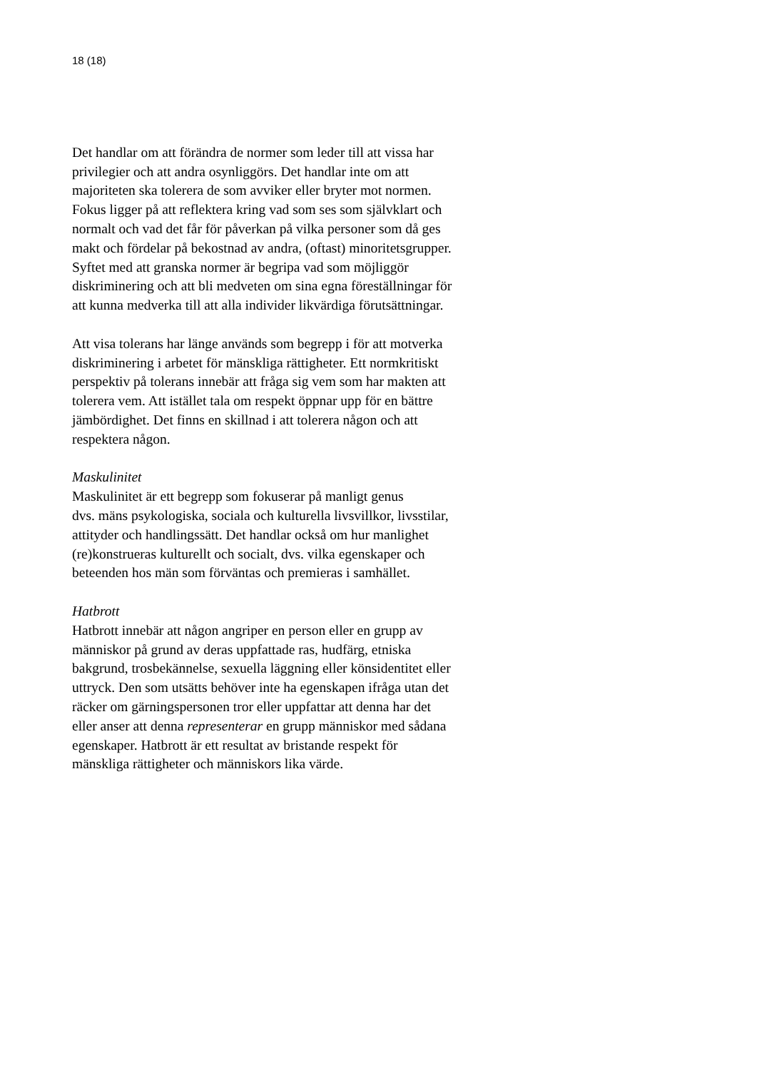18 (18)
Det handlar om att förändra de normer som leder till att vissa har
privilegier och att andra osynliggörs. Det handlar inte om att
majoriteten ska tolerera de som avviker eller bryter mot normen.
Fokus ligger på att reflektera kring vad som ses som självklart och
normalt och vad det får för påverkan på vilka personer som då ges
makt och fördelar på bekostnad av andra, (oftast) minoritetsgrupper.
Syftet med att granska normer är begripa vad som möjliggör
diskriminering och att bli medveten om sina egna föreställningar för
att kunna medverka till att alla individer likvärdiga förutsättningar.
Att visa tolerans har länge används som begrepp i för att motverka
diskriminering i arbetet för mänskliga rättigheter. Ett normkritiskt
perspektiv på tolerans innebär att fråga sig vem som har makten att
tolerera vem. Att istället tala om respekt öppnar upp för en bättre
jämbördighet. Det finns en skillnad i att tolerera någon och att
respektera någon.
Maskulinitet
Maskulinitet är ett begrepp som fokuserar på manligt genus
dvs. mäns psykologiska, sociala och kulturella livsvillkor, livsstilar,
attityder och handlingssätt. Det handlar också om hur manlighet
(re)konstrueras kulturellt och socialt, dvs. vilka egenskaper och
beteenden hos män som förväntas och premieras i samhället.
Hatbrott
Hatbrott innebär att någon angriper en person eller en grupp av
människor på grund av deras uppfattade ras, hudfärg, etniska
bakgrund, trosbekännelse, sexuella läggning eller könsidentitet eller
uttryck. Den som utsätts behöver inte ha egenskapen ifråga utan det
räcker om gärningspersonen tror eller uppfattar att denna har det
eller anser att denna representerar en grupp människor med sådana
egenskaper. Hatbrott är ett resultat av bristande respekt för
mänskliga rättigheter och människors lika värde.